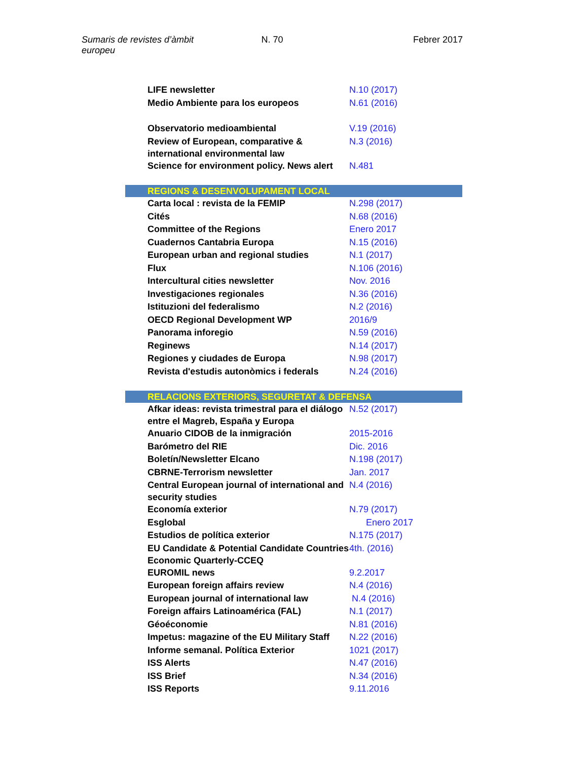Sumaris de revistes d’àmbit europeu
N. 70 Febrer 2017
| LIFE newsletter | N.10 (2017) |
| Medio Ambiente para los europeos | N.61 (2016) |
| Observatorio medioambiental | V.19 (2016) |
| Review of European, comparative & international environmental law | N.3 (2016) |
| Science for environment policy. News alert | N.481 |
| REGIONS & DESENVOLUPAMENT LOCAL | |
| Carta local : revista de la FEMIP | N.298 (2017) |
| Cités | N.68 (2016) |
| Committee of the Regions | Enero 2017 |
| Cuadernos Cantabria Europa | N.15 (2016) |
| European urban and regional studies | N.1 (2017) |
| Flux | N.106 (2016) |
| Intercultural cities newsletter | Nov. 2016 |
| Investigaciones regionales | N.36 (2016) |
| Istituzioni del federalismo | N.2 (2016) |
| OECD Regional Development WP | 2016/9 |
| Panorama inforegio | N.59 (2016) |
| Reginews | N.14 (2017) |
| Regiones y ciudades de Europa | N.98 (2017) |
| Revista d'estudis autonòmics i federals | N.24 (2016) |
| RELACIONS EXTERIORS, SEGURETAT & DEFENSA | |
| Afkar ideas: revista trimestral para el diálogo entre el Magreb, España y Europa | N.52 (2017) |
| Anuario CIDOB de la inmigración | 2015-2016 |
| Barómetro del RIE | Dic. 2016 |
| Boletín/Newsletter Elcano | N.198 (2017) |
| CBRNE-Terrorism newsletter | Jan. 2017 |
| Central European journal of international and security studies | N.4 (2016) |
| Economía exterior | N.79 (2017) |
| Esglobal | Enero 2017 |
| Estudios de política exterior | N.175 (2017) |
| EU Candidate & Potential Candidate Countries Economic Quarterly-CCEQ | 4th. (2016) |
| EUROMIL news | 9.2.2017 |
| European foreign affairs review | N.4 (2016) |
| European journal of international law | N.4 (2016) |
| Foreign affairs Latinoamérica (FAL) | N.1 (2017) |
| Géoéconomie | N.81 (2016) |
| Impetus: magazine of the EU Military Staff | N.22 (2016) |
| Informe semanal. Política Exterior | 1021 (2017) |
| ISS Alerts | N.47 (2016) |
| ISS Brief | N.34 (2016) |
| ISS Reports | 9.11.2016 |